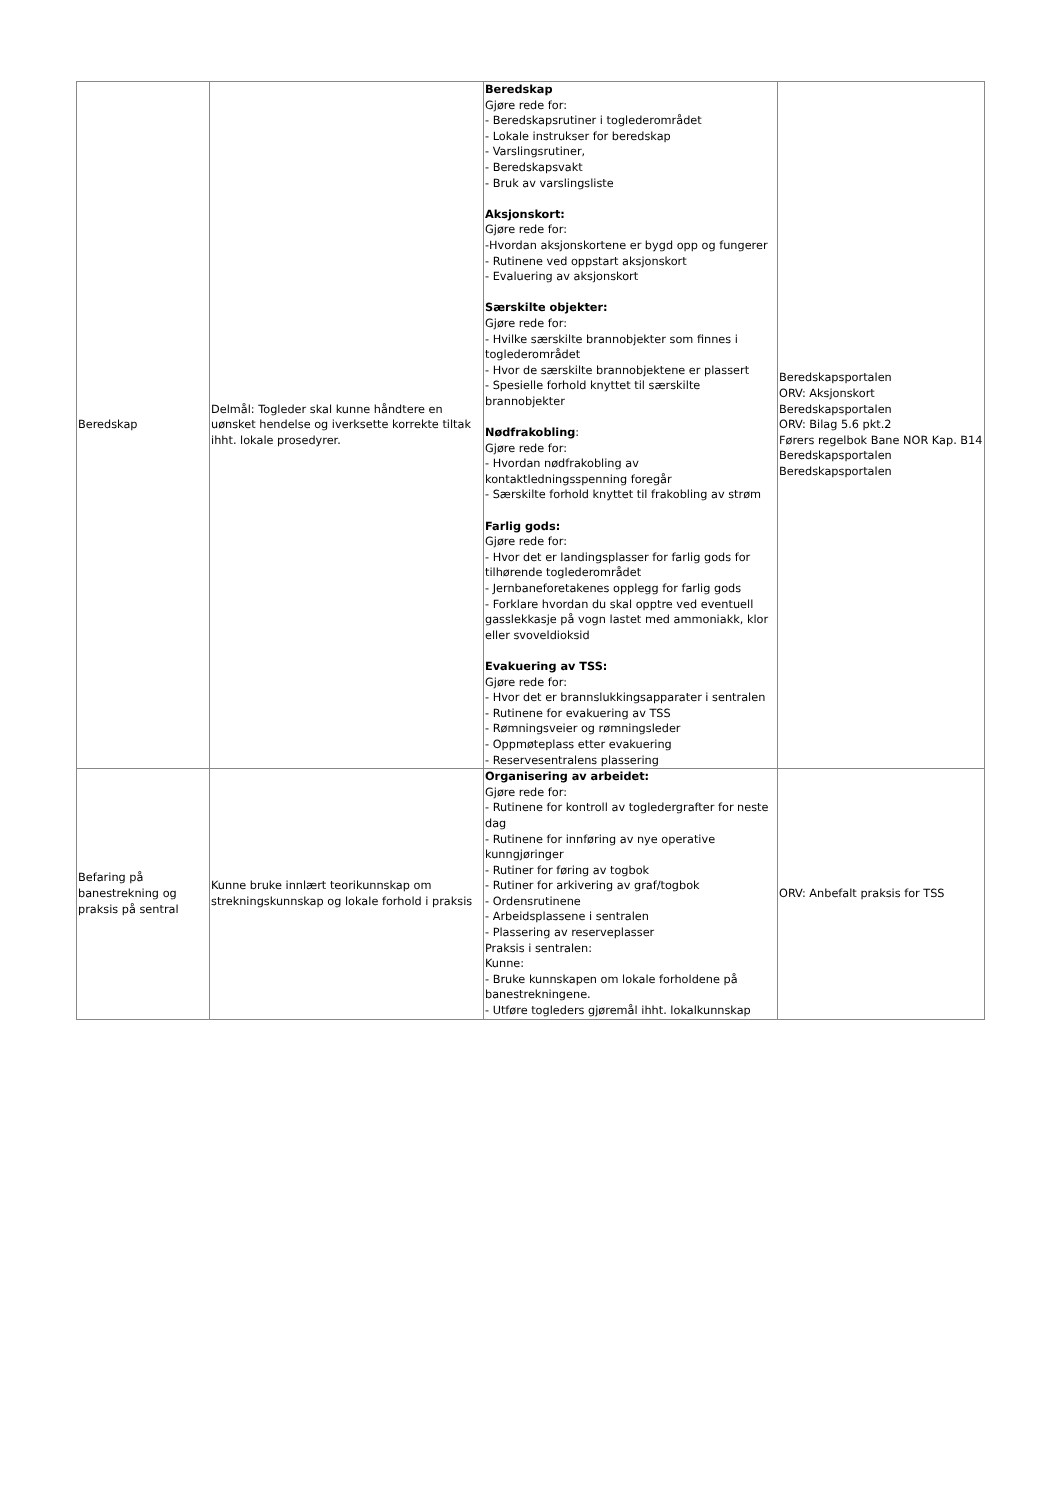| Beredskap | Delmål: Togleder skal kunne håndtere en uønsket hendelse og iverksette korrekte tiltak ihht. lokale prosedyrer. | Beredskap Gjøre rede for: - Beredskapsrutiner i toglederområdet - Lokale instrukser for beredskap - Varslingsrutiner, - Beredskapsvakt - Bruk av varslingsliste Aksjonskort: Gjøre rede for: -Hvordan aksjonskortene er bygd opp og fungerer - Rutinene ved oppstart aksjonskort - Evaluering av aksjonskort Særskilte objekter: Gjøre rede for: - Hvilke særskilte brannobjekter som finnes i toglederområdet - Hvor de særskilte brannobjektene er plassert - Spesielle forhold knyttet til særskilte brannobjekter Nødfrakobling : Gjøre rede for: - Hvordan nødfrakobling av kontaktledningsspenning foregår - Særskilte forhold knyttet til frakobling av strøm Farlig gods: Gjøre rede for: - Hvor det er landingsplasser for farlig gods for tilhørende toglederområdet - Jernbaneforetakenes opplegg for farlig gods - Forklare hvordan du skal opptre ved eventuell gasslekkasje på vogn lastet med ammoniakk, klor eller svoveldioksid Evakuering av TSS: Gjøre rede for: - Hvor det er brannslukkingsapparater i sentralen - Rutinene for evakuering av TSS - Rømningsveier og rømningsleder - Oppmøteplass etter evakuering - Reservesentralens plassering | Beredskapsportalen ORV: Aksjonskort Beredskapsportalen ORV: Bilag 5.6 pkt.2 Førers regelbok Bane NOR Kap. B14 Beredskapsportalen Beredskapsportalen |
| Befaring på banestrekning og praksis på sentral | Kunne bruke innlært teorikunnskap om strekningskunnskap og lokale forhold i praksis | Organisering av arbeidet: Gjøre rede for: - Rutinene for kontroll av togledergrafter for neste dag - Rutinene for innføring av nye operative kunngjøringer - Rutiner for føring av togbok - Rutiner for arkivering av graf/togbok - Ordensrutinene - Arbeidsplassene i sentralen - Plassering av reserveplasser Praksis i sentralen: Kunne: - Bruke kunnskapen om lokale forholdene på banestrekningene. - Utføre togleders gjøremål ihht. lokalkunnskap | ORV: Anbefalt praksis for TSS |